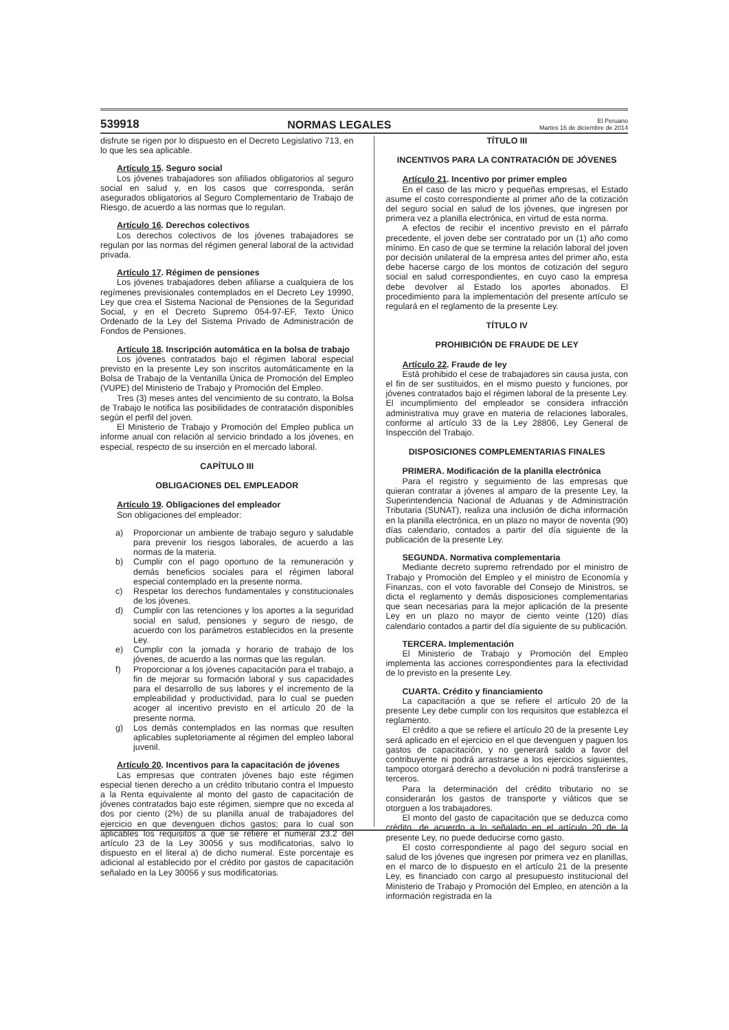539918 NORMAS LEGALES El Peruano
Martes 16 de diciembre de 2014
disfrute se rigen por lo dispuesto en el Decreto Legislativo 713, en lo que les sea aplicable.
Artículo 15. Seguro social
Los jóvenes trabajadores son afiliados obligatorios al seguro social en salud y, en los casos que corresponda, serán asegurados obligatorios al Seguro Complementario de Trabajo de Riesgo, de acuerdo a las normas que lo regulan.
Artículo 16. Derechos colectivos
Los derechos colectivos de los jóvenes trabajadores se regulan por las normas del régimen general laboral de la actividad privada.
Artículo 17. Régimen de pensiones
Los jóvenes trabajadores deben afiliarse a cualquiera de los regímenes previsionales contemplados en el Decreto Ley 19990, Ley que crea el Sistema Nacional de Pensiones de la Seguridad Social, y en el Decreto Supremo 054-97-EF, Texto Único Ordenado de la Ley del Sistema Privado de Administración de Fondos de Pensiones.
Artículo 18. Inscripción automática en la bolsa de trabajo
Los jóvenes contratados bajo el régimen laboral especial previsto en la presente Ley son inscritos automáticamente en la Bolsa de Trabajo de la Ventanilla Única de Promoción del Empleo (VUPE) del Ministerio de Trabajo y Promoción del Empleo.
Tres (3) meses antes del vencimiento de su contrato, la Bolsa de Trabajo le notifica las posibilidades de contratación disponibles según el perfil del joven.
El Ministerio de Trabajo y Promoción del Empleo publica un informe anual con relación al servicio brindado a los jóvenes, en especial, respecto de su inserción en el mercado laboral.
CAPÍTULO III
OBLIGACIONES DEL EMPLEADOR
Artículo 19. Obligaciones del empleador
Son obligaciones del empleador:
a) Proporcionar un ambiente de trabajo seguro y saludable para prevenir los riesgos laborales, de acuerdo a las normas de la materia.
b) Cumplir con el pago oportuno de la remuneración y demás beneficios sociales para el régimen laboral especial contemplado en la presente norma.
c) Respetar los derechos fundamentales y constitucionales de los jóvenes.
d) Cumplir con las retenciones y los aportes a la seguridad social en salud, pensiones y seguro de riesgo, de acuerdo con los parámetros establecidos en la presente Ley.
e) Cumplir con la jornada y horario de trabajo de los jóvenes, de acuerdo a las normas que las regulan.
f) Proporcionar a los jóvenes capacitación para el trabajo, a fin de mejorar su formación laboral y sus capacidades para el desarrollo de sus labores y el incremento de la empleabilidad y productividad, para lo cual se pueden acoger al incentivo previsto en el artículo 20 de la presente norma.
g) Los demás contemplados en las normas que resulten aplicables supletoriamente al régimen del empleo laboral juvenil.
Artículo 20. Incentivos para la capacitación de jóvenes
Las empresas que contraten jóvenes bajo este régimen especial tienen derecho a un crédito tributario contra el Impuesto a la Renta equivalente al monto del gasto de capacitación de jóvenes contratados bajo este régimen, siempre que no exceda al dos por ciento (2%) de su planilla anual de trabajadores del ejercicio en que devenguen dichos gastos; para lo cual son aplicables los requisitos a que se refiere el numeral 23.2 del artículo 23 de la Ley 30056 y sus modificatorias, salvo lo dispuesto en el literal a) de dicho numeral. Este porcentaje es adicional al establecido por el crédito por gastos de capacitación señalado en la Ley 30056 y sus modificatorias.
TÍTULO III
INCENTIVOS PARA LA CONTRATACIÓN DE JÓVENES
Artículo 21. Incentivo por primer empleo
En el caso de las micro y pequeñas empresas, el Estado asume el costo correspondiente al primer año de la cotización del seguro social en salud de los jóvenes, que ingresen por primera vez a planilla electrónica, en virtud de esta norma.
A efectos de recibir el incentivo previsto en el párrafo precedente, el joven debe ser contratado por un (1) año como mínimo. En caso de que se termine la relación laboral del joven por decisión unilateral de la empresa antes del primer año, esta debe hacerse cargo de los montos de cotización del seguro social en salud correspondientes, en cuyo caso la empresa debe devolver al Estado los aportes abonados. El procedimiento para la implementación del presente artículo se regulará en el reglamento de la presente Ley.
TÍTULO IV
PROHIBICIÓN DE FRAUDE DE LEY
Artículo 22. Fraude de ley
Está prohibido el cese de trabajadores sin causa justa, con el fin de ser sustituidos, en el mismo puesto y funciones, por jóvenes contratados bajo el régimen laboral de la presente Ley. El incumplimiento del empleador se considera infracción administrativa muy grave en materia de relaciones laborales, conforme al artículo 33 de la Ley 28806, Ley General de Inspección del Trabajo.
DISPOSICIONES COMPLEMENTARIAS FINALES
PRIMERA. Modificación de la planilla electrónica
Para el registro y seguimiento de las empresas que quieran contratar a jóvenes al amparo de la presente Ley, la Superintendencia Nacional de Aduanas y de Administración Tributaria (SUNAT), realiza una inclusión de dicha información en la planilla electrónica, en un plazo no mayor de noventa (90) días calendario, contados a partir del día siguiente de la publicación de la presente Ley.
SEGUNDA. Normativa complementaria
Mediante decreto supremo refrendado por el ministro de Trabajo y Promoción del Empleo y el ministro de Economía y Finanzas, con el voto favorable del Consejo de Ministros, se dicta el reglamento y demás disposiciones complementarias que sean necesarias para la mejor aplicación de la presente Ley en un plazo no mayor de ciento veinte (120) días calendario contados a partir del día siguiente de su publicación.
TERCERA. Implementación
El Ministerio de Trabajo y Promoción del Empleo implementa las acciones correspondientes para la efectividad de lo previsto en la presente Ley.
CUARTA. Crédito y financiamiento
La capacitación a que se refiere el artículo 20 de la presente Ley debe cumplir con los requisitos que establezca el reglamento.
El crédito a que se refiere el artículo 20 de la presente Ley será aplicado en el ejercicio en el que devenguen y paguen los gastos de capacitación, y no generará saldo a favor del contribuyente ni podrá arrastrarse a los ejercicios siguientes, tampoco otorgará derecho a devolución ni podrá transferirse a terceros.
Para la determinación del crédito tributario no se considerarán los gastos de transporte y viáticos que se otorguen a los trabajadores.
El monto del gasto de capacitación que se deduzca como crédito, de acuerdo a lo señalado en el artículo 20 de la presente Ley, no puede deducirse como gasto.
El costo correspondiente al pago del seguro social en salud de los jóvenes que ingresen por primera vez en planillas, en el marco de lo dispuesto en el artículo 21 de la presente Ley, es financiado con cargo al presupuesto institucional del Ministerio de Trabajo y Promoción del Empleo, en atención a la información registrada en la